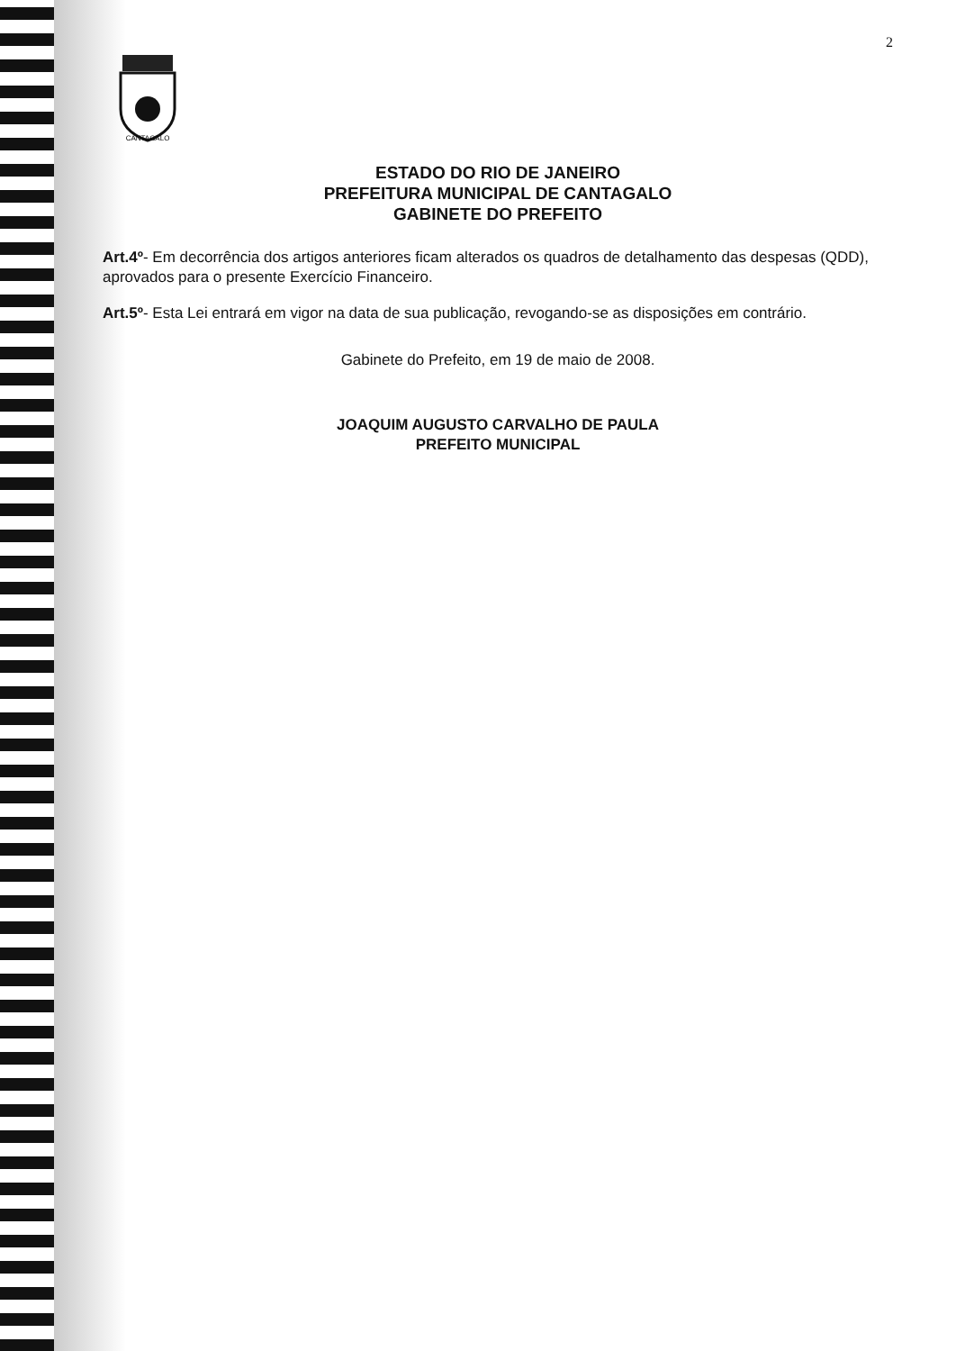2
CANTAGALO
ESTADO DO RIO DE JANEIRO
PREFEITURA MUNICIPAL DE CANTAGALO
GABINETE DO PREFEITO
Art.4º- Em decorrência dos artigos anteriores ficam alterados os quadros de detalhamento das despesas (QDD), aprovados para o presente Exercício Financeiro.
Art.5º- Esta Lei entrará em vigor na data de sua publicação, revogando-se as disposições em contrário.
Gabinete do Prefeito, em 19 de maio de 2008.
JOAQUIM AUGUSTO CARVALHO DE PAULA
PREFEITO MUNICIPAL